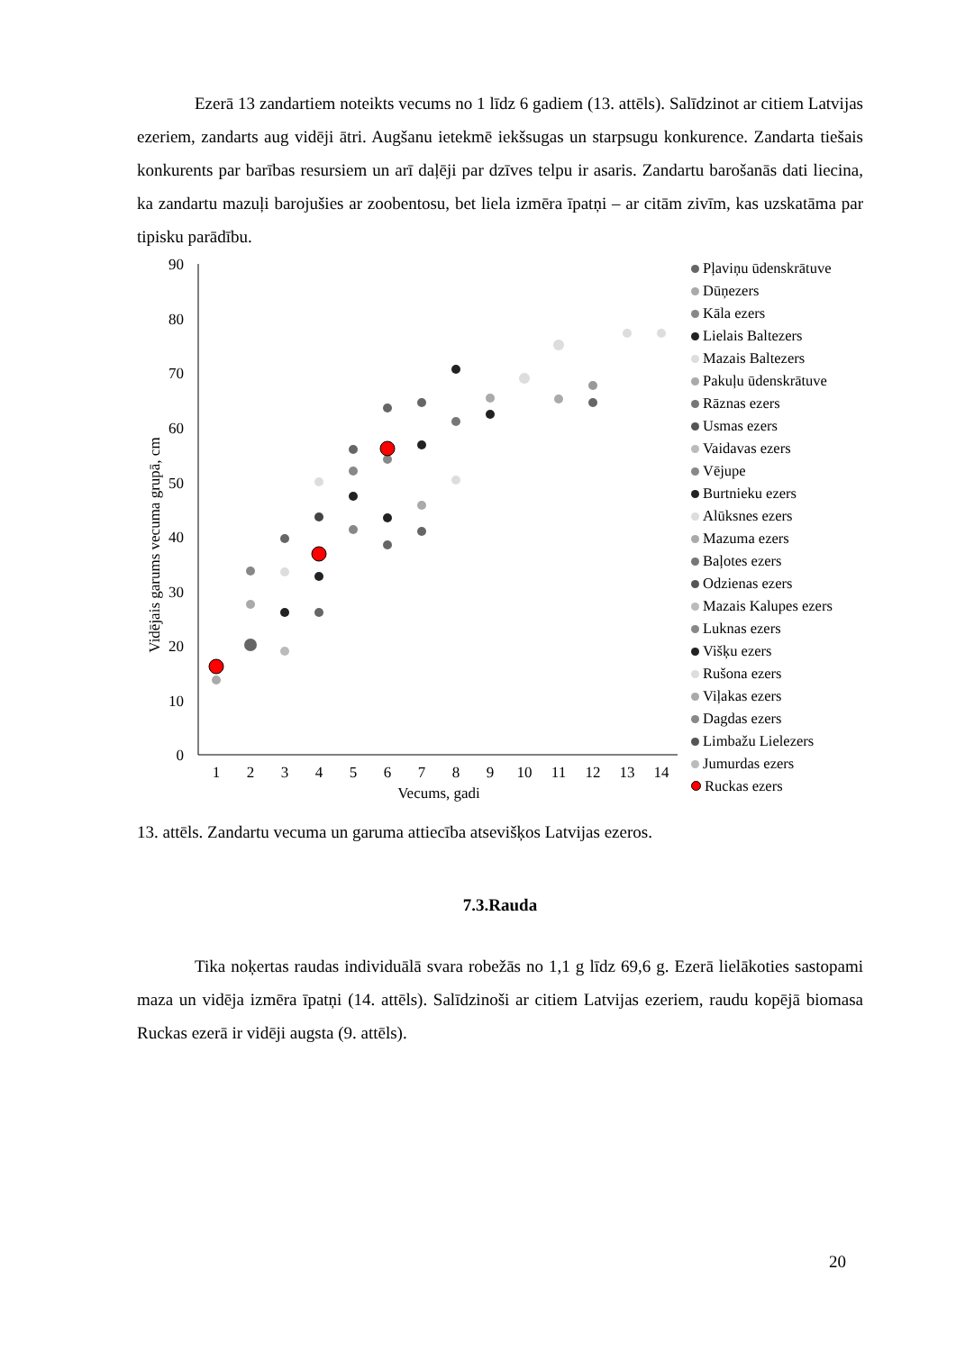Ezerā 13 zandartiem noteikts vecums no 1 līdz 6 gadiem (13. attēls). Salīdzinot ar citiem Latvijas ezeriem, zandarts aug vidēji ātri. Augšanu ietekmē iekšsugas un starpsugu konkurence. Zandarta tiešais konkurents par barības resursiem un arī daļēji par dzīves telpu ir asaris. Zandartu barošanās dati liecina, ka zandartu mazuļi barojušies ar zoobentosu, bet liela izmēra īpatņi – ar citām zivīm, kas uzskatāma par tipisku parādību.
Vidējais garums vecuma grupā, cm
90
80
70
60
50
40
30
20
10
0
1
2
3
4
5
6
7
8
9
10
11
12
13
14
Vecums, gadi
Pļaviņu ūdenskrātuve
Dūņezers
Kāla ezers
Lielais Baltezers
Mazais Baltezers
Pakuļu ūdenskrātuve
Rāznas ezers
Usmas ezers
Vaidavas ezers
Vējupe
Burtnieku ezers
Alūksnes ezers
Mazuma ezers
Baļotes ezers
Odzienas ezers
Mazais Kalupes ezers
Luknas ezers
Višķu ezers
Rušona ezers
Viļakas ezers
Dagdas ezers
Limbažu Lielezers
Jumurdas ezers
Ruckas ezers
13. attēls. Zandartu vecuma un garuma attiecība atsevišķos Latvijas ezeros.
7.3.Rauda
Tika noķertas raudas individuālā svara robežās no 1,1 g līdz 69,6 g. Ezerā lielākoties sastopami maza un vidēja izmēra īpatņi (14. attēls). Salīdzinoši ar citiem Latvijas ezeriem, raudu kopējā biomasa Ruckas ezerā ir vidēji augsta (9. attēls).
20